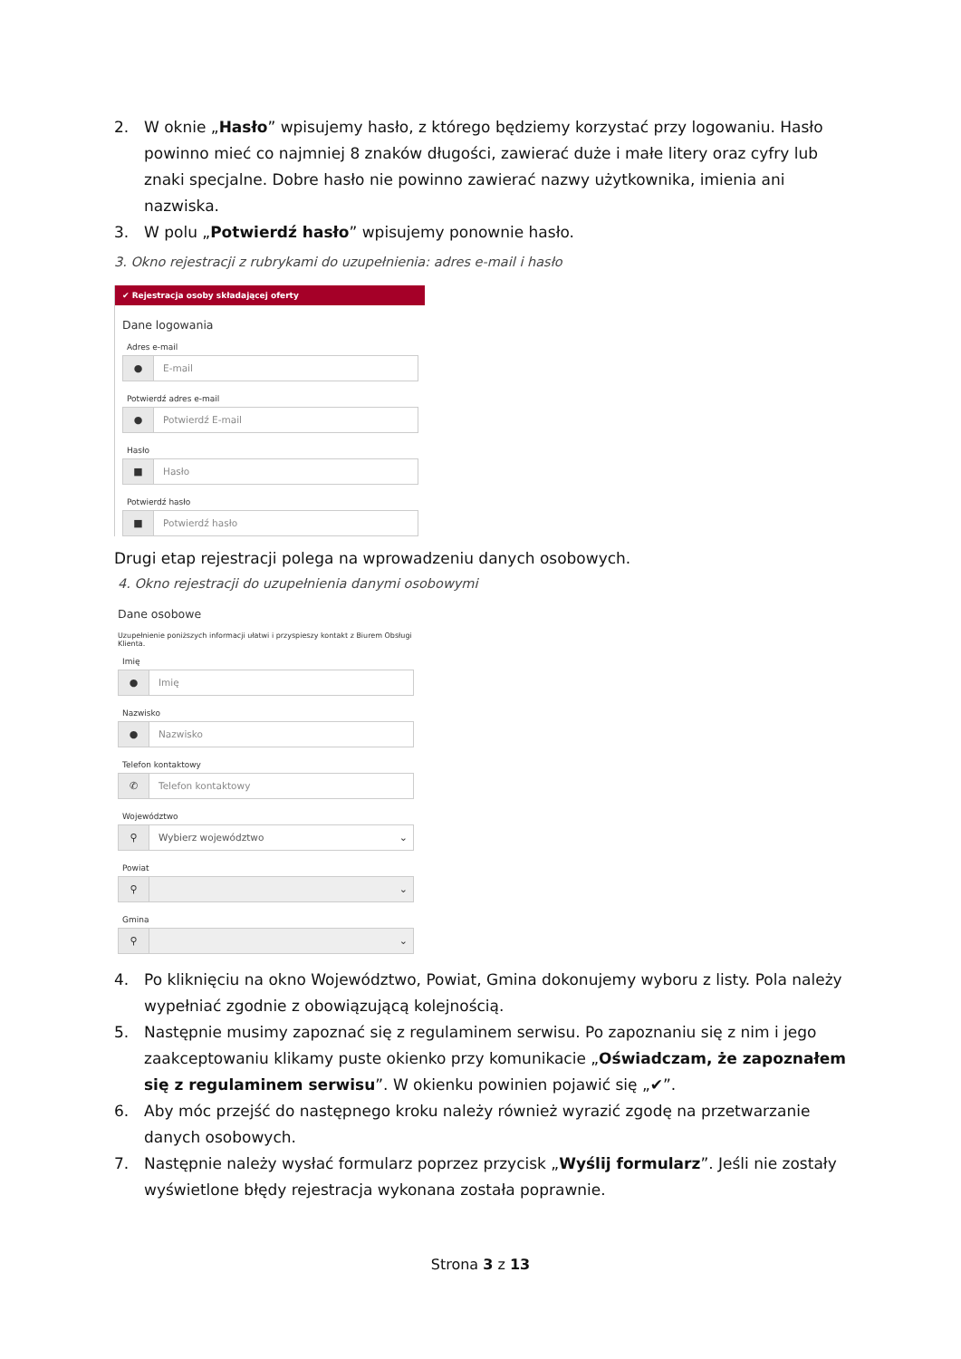2. W oknie „Hasło” wpisujemy hasło, z którego będziemy korzystać przy logowaniu. Hasło powinno mieć co najmniej 8 znaków długości, zawierać duże i małe litery oraz cyfry lub znaki specjalne. Dobre hasło nie powinno zawierać nazwy użytkownika, imienia ani nazwiska.
3. W polu „Potwierdź hasło” wpisujemy ponownie hasło.
3. Okno rejestracji z rubrykami do uzupełnienia: adres e-mail i hasło
✔ Rejestracja osoby składającej oferty
Dane logowania
Adres e-mail
● E-mail
Potwierdź adres e-mail
● Potwierdź E-mail
Hasło
■ Hasło
Potwierdź hasło
■ Potwierdź hasło
Drugi etap rejestracji polega na wprowadzeniu danych osobowych.
4. Okno rejestracji do uzupełnienia danymi osobowymi
Dane osobowe
Uzupełnienie poniższych informacji ułatwi i przyspieszy kontakt z Biurem Obsługi Klienta.
Imię
● Imię
Nazwisko
● Nazwisko
Telefon kontaktowy
✆ Telefon kontaktowy
Województwo
⚲ Wybierz województwo ⌄
Powiat
⚲ ⌄
Gmina
⚲ ⌄
4. Po kliknięciu na okno Województwo, Powiat, Gmina dokonujemy wyboru z listy. Pola należy wypełniać zgodnie z obowiązującą kolejnością.
5. Następnie musimy zapoznać się z regulaminem serwisu. Po zapoznaniu się z nim i jego zaakceptowaniu klikamy puste okienko przy komunikacie „Oświadczam, że zapoznałem się z regulaminem serwisu”. W okienku powinien pojawić się „✔”.
6. Aby móc przejść do następnego kroku należy również wyrazić zgodę na przetwarzanie danych osobowych.
7. Następnie należy wysłać formularz poprzez przycisk „Wyślij formularz”. Jeśli nie zostały wyświetlone błędy rejestracja wykonana została poprawnie.
Strona 3 z 13